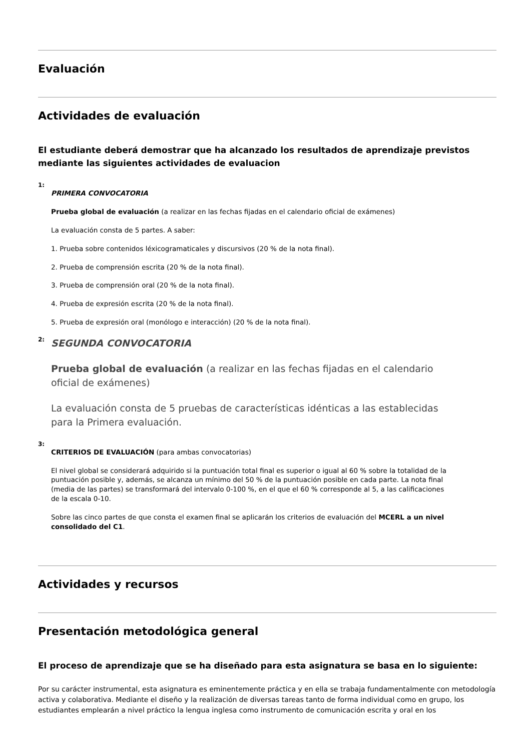Evaluación
Actividades de evaluación
El estudiante deberá demostrar que ha alcanzado los resultados de aprendizaje previstos mediante las siguientes actividades de evaluacion
1:
PRIMERA CONVOCATORIA
Prueba global de evaluación (a realizar en las fechas fijadas en el calendario oficial de exámenes)
La evaluación consta de 5 partes. A saber:
1. Prueba sobre contenidos léxicogramaticales y discursivos (20 % de la nota final).
2. Prueba de comprensión escrita (20 % de la nota final).
3. Prueba de comprensión oral (20 % de la nota final).
4. Prueba de expresión escrita (20 % de la nota final).
5. Prueba de expresión oral (monólogo e interacción) (20 % de la nota final).
2:
SEGUNDA CONVOCATORIA
Prueba global de evaluación (a realizar en las fechas fijadas en el calendario oficial de exámenes)
La evaluación consta de 5 pruebas de características idénticas a las establecidas para la Primera evaluación.
3:
CRITERIOS DE EVALUACIÓN (para ambas convocatorias)
El nivel global se considerará adquirido si la puntuación total final es superior o igual al 60 % sobre la totalidad de la puntuación posible y, además, se alcanza un mínimo del 50 % de la puntuación posible en cada parte. La nota final (media de las partes) se transformará del intervalo 0-100 %, en el que el 60 % corresponde al 5, a las calificaciones de la escala 0-10.
Sobre las cinco partes de que consta el examen final se aplicarán los criterios de evaluación del MCERL a un nivel consolidado del C1.
Actividades y recursos
Presentación metodológica general
El proceso de aprendizaje que se ha diseñado para esta asignatura se basa en lo siguiente:
Por su carácter instrumental, esta asignatura es eminentemente práctica y en ella se trabaja fundamentalmente con metodología activa y colaborativa. Mediante el diseño y la realización de diversas tareas tanto de forma individual como en grupo, los estudiantes emplearán a nivel práctico la lengua inglesa como instrumento de comunicación escrita y oral en los